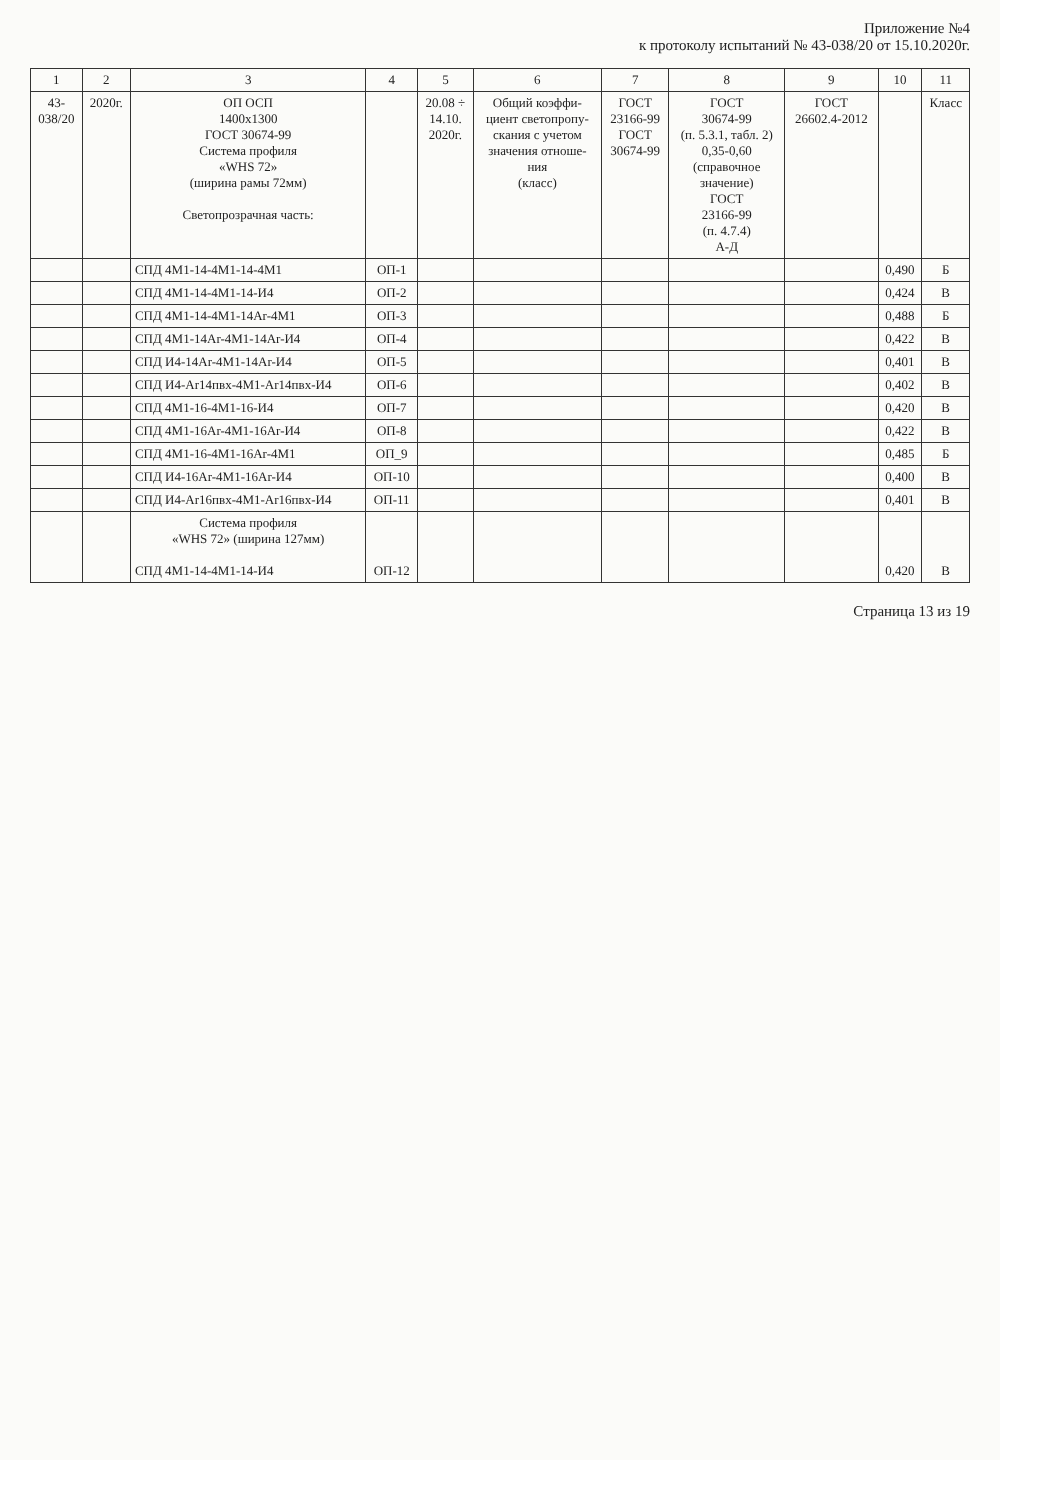Приложение №4
к протоколу испытаний № 43-038/20 от 15.10.2020г.
| 1 | 2 | 3 | 4 | 5 | 6 | 7 | 8 | 9 | 10 | 11 |
| --- | --- | --- | --- | --- | --- | --- | --- | --- | --- | --- |
| 43- 038/20 | 2020г. | ОП ОСП 1400х1300 ГОСТ 30674-99 Система профиля «WHS 72» (ширина рамы 72мм) Светопрозрачная часть: | | 20.08 ÷ 14.10. 2020г. | Общий коэффи- циент светопропу- скания с учетом значения отноше- ния (класс) | ГОСТ 23166-99 ГОСТ 30674-99 | ГОСТ 30674-99 (п. 5.3.1, табл. 2) 0,35-0,60 (справочное значение) ГОСТ 23166-99 (п. 4.7.4) А-Д | ГОСТ 26602.4-2012 | | Класс |
| | | СПД 4М1-14-4М1-14-4М1 | ОП-1 | | | | | | 0,490 | Б |
| | | СПД 4М1-14-4М1-14-И4 | ОП-2 | | | | | | 0,424 | В |
| | | СПД 4М1-14-4М1-14Ar-4М1 | ОП-3 | | | | | | 0,488 | Б |
| | | СПД 4М1-14Ar-4М1-14Ar-И4 | ОП-4 | | | | | | 0,422 | В |
| | | СПД И4-14Ar-4М1-14Ar-И4 | ОП-5 | | | | | | 0,401 | В |
| | | СПД И4-Ar14пвх-4М1-Ar14пвх-И4 | ОП-6 | | | | | | 0,402 | В |
| | | СПД 4М1-16-4М1-16-И4 | ОП-7 | | | | | | 0,420 | В |
| | | СПД 4М1-16Ar-4М1-16Ar-И4 | ОП-8 | | | | | | 0,422 | В |
| | | СПД 4М1-16-4М1-16Ar-4М1 | ОП_9 | | | | | | 0,485 | Б |
| | | СПД И4-16Ar-4М1-16Ar-И4 | ОП-10 | | | | | | 0,400 | В |
| | | СПД И4-Ar16пвх-4М1-Ar16пвх-И4 | ОП-11 | | | | | | 0,401 | В |
| | | Система профиля «WHS 72» (ширина 127мм) СПД 4М1-14-4М1-14-И4 | ОП-12 | | | | | | 0,420 | В |
Страница 13 из 19